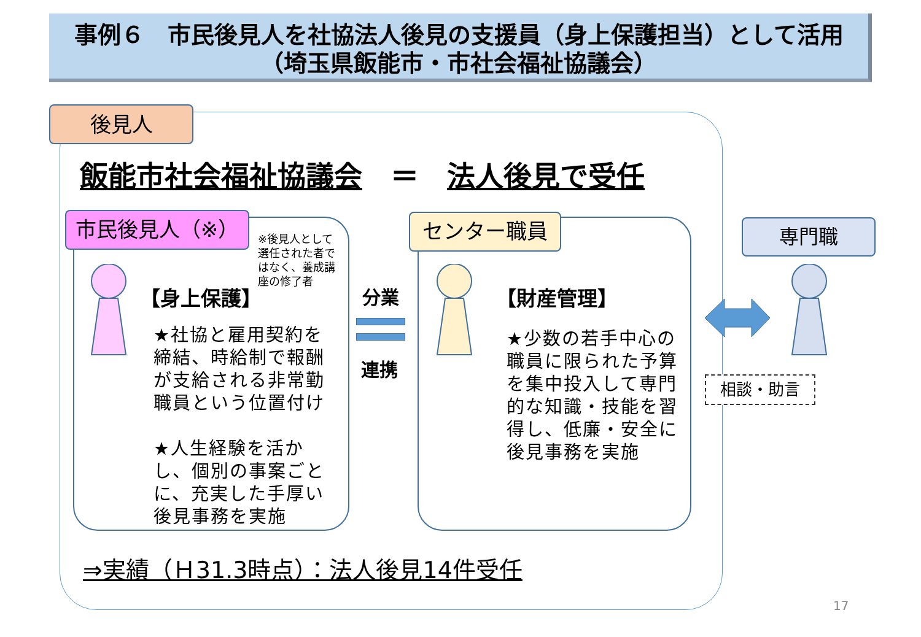事例６　市民後見人を社協法人後見の支援員（身上保護担当）として活用
（埼玉県飯能市・市社会福祉協議会）
後見人
飯能市社会福祉協議会　＝　法人後見で受任
市民後見人（※）
※後見人として選任された者ではなく、養成講座の修了者
【身上保護】
★社協と雇用契約を締結、時給制で報酬が支給される非常勤職員という位置付け
★人生経験を活かし、個別の事案ごとに、充実した手厚い後見事務を実施
分業
連携
センター職員
【財産管理】
★少数の若手中心の職員に限られた予算を集中投入して専門的な知識・技能を習得し、低廉・安全に後見事務を実施
専門職
相談・助言
⇒実績（Ｈ31.3時点）：法人後見14件受任
17